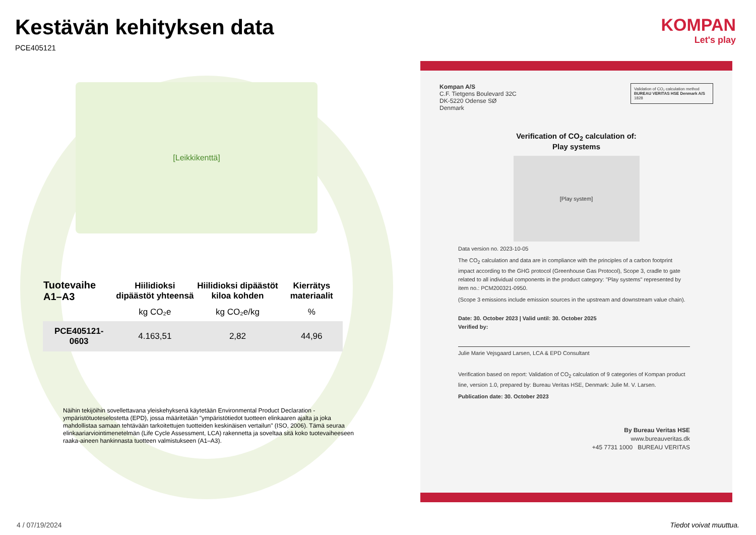Kestävän kehityksen data
PCE405121
[Leikkikenttä]
| Tuotevaihe A1–A3 | Hiilidioksi dipäästöt yhteensä | Hiilidioksi dipäästöt kiloa kohden | Kierrätys materiaalit |
| --- | --- | --- | --- |
| | kg CO₂e | kg CO₂e/kg | % |
| PCE405121-0603 | 4.163,51 | 2,82 | 44,96 |
Näihin tekijöihin sovellettavana yleiskehyksenä käytetään Environmental Product Declaration -ympäristötuoteselostetta (EPD), jossa määritetään "ympäristötiedot tuotteen elinkaaren ajalta ja joka mahdollistaa samaan tehtävään tarkoitettujen tuotteiden keskinäisen vertailun" (ISO, 2006). Tämä seuraa elinkaariarviointimenetelmän (Life Cycle Assessment, LCA) rakennetta ja soveltaa sitä koko tuotevaiheeseen raaka-aineen hankinnasta tuotteen valmistukseen (A1–A3).
KOMPAN
Let's play
Validation of CO₂ calculation method
BUREAU VERITAS HSE Denmark A/S 1828
Kompan A/S
C.F. Tietgens Boulevard 32C
DK-5220 Odense SØ
Denmark
Verification of CO<sub>2</sub> calculation of:
Play systems
[Play system]
Data version no. 2023-10-05
The CO<sub>2</sub> calculation and data are in compliance with the principles of a carbon footprint impact according to the GHG protocol (Greenhouse Gas Protocol), Scope 3, cradle to gate related to all individual components in the product category: "Play systems" represented by item no.: PCM200321-0950.
(Scope 3 emissions include emission sources in the upstream and downstream value chain).
Date: 30. October 2023 | Valid until: 30. October 2025
Verified by:
Julie Marie Vejsgaard Larsen, LCA & EPD Consultant
Verification based on report: Validation of CO<sub>2</sub> calculation of 9 categories of Kompan product line, version 1.0, prepared by: Bureau Veritas HSE, Denmark: Julie M. V. Larsen.
Publication date: 30. October 2023
By Bureau Veritas HSE
www.bureauveritas.dk
+45 7731 1000 BUREAU VERITAS
4 / 07/19/2024 Tiedot voivat muuttua.